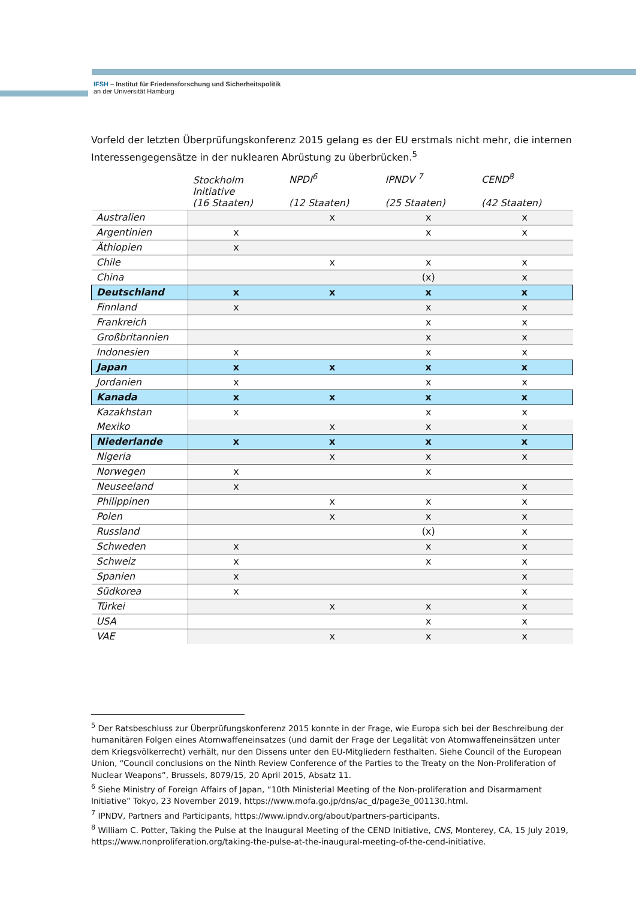IFSH – Institut für Friedensforschung und Sicherheitspolitik
an der Universität Hamburg
Vorfeld der letzten Überprüfungskonferenz 2015 gelang es der EU erstmals nicht mehr, die internen Interessengegensätze in der nuklearen Abrüstung zu überbrücken.<sup>5</sup>
| | Stockholm Initiative (16 Staaten) | NPDI<sup>6</sup> (12 Staaten) | IPNDV <sup>7</sup> (25 Staaten) | CEND<sup>8</sup> (42 Staaten) |
| --- | --- | --- | --- | --- |
| Australien | | x | x | x |
| Argentinien | x | | x | x |
| Äthiopien | x | | | |
| Chile | | x | x | x |
| China | | | (x) | x |
| Deutschland | x | x | x | x |
| Finnland | x | | x | x |
| Frankreich | | | x | x |
| Großbritannien | | | x | x |
| Indonesien | x | | x | x |
| Japan | x | x | x | x |
| Jordanien | x | | x | x |
| Kanada | x | x | x | x |
| Kazakhstan | x | | x | x |
| Mexiko | | x | x | x |
| Niederlande | x | x | x | x |
| Nigeria | | x | x | x |
| Norwegen | x | | x | |
| Neuseeland | x | | | x |
| Philippinen | | x | x | x |
| Polen | | x | x | x |
| Russland | | | (x) | x |
| Schweden | x | | x | x |
| Schweiz | x | | x | x |
| Spanien | x | | | x |
| Südkorea | x | | | x |
| Türkei | | x | x | x |
| USA | | | x | x |
| VAE | | x | x | x |
<sup>5</sup> Der Ratsbeschluss zur Überprüfungskonferenz 2015 konnte in der Frage, wie Europa sich bei der Beschreibung der humanitären Folgen eines Atomwaffeneinsatzes (und damit der Frage der Legalität von Atomwaffeneinsätzen unter dem Kriegsvölkerrecht) verhält, nur den Dissens unter den EU-Mitgliedern festhalten. Siehe Council of the European Union, “Council conclusions on the Ninth Review Conference of the Parties to the Treaty on the Non-Proliferation of Nuclear Weapons”, Brussels, 8079/15, 20 April 2015, Absatz 11.
<sup>6</sup> Siehe Ministry of Foreign Affairs of Japan, “10th Ministerial Meeting of the Non-proliferation and Disarmament Initiative” Tokyo, 23 November 2019, https://www.mofa.go.jp/dns/ac_d/page3e_001130.html.
<sup>7</sup> IPNDV, Partners and Participants, https://www.ipndv.org/about/partners-participants.
<sup>8</sup> William C. Potter, Taking the Pulse at the Inaugural Meeting of the CEND Initiative, CNS, Monterey, CA, 15 July 2019, https://www.nonproliferation.org/taking-the-pulse-at-the-inaugural-meeting-of-the-cend-initiative.